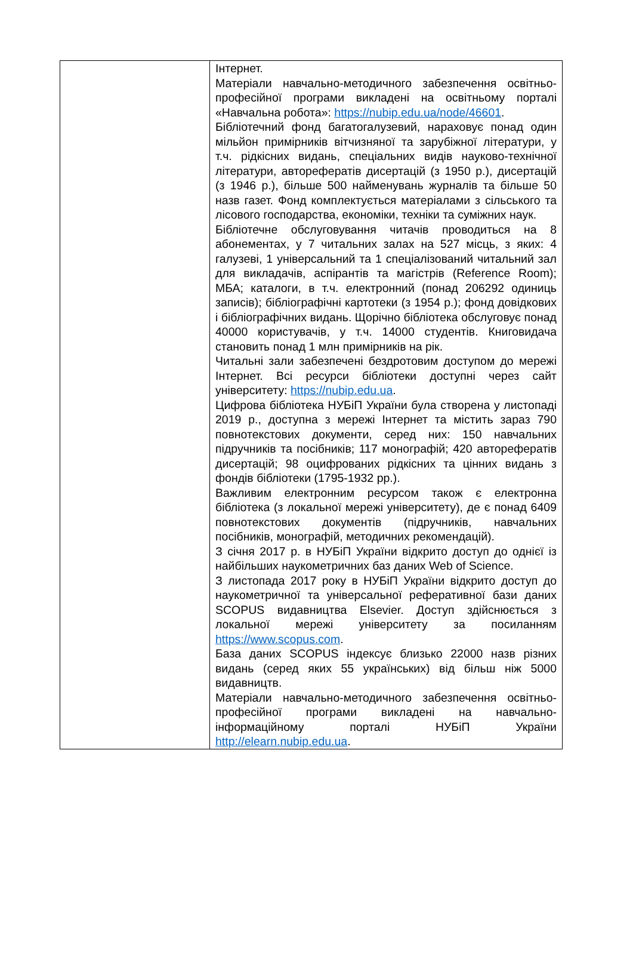| | Інтернет. Матеріали навчально-методичного забезпечення освітньо-професійної програми викладені на освітньому порталі «Навчальна робота»: https://nubip.edu.ua/node/46601 . Бібліотечний фонд багатогалузевий, нараховує понад один мільйон примірників вітчизняної та зарубіжної літератури, у т.ч. рідкісних видань, спеціальних видів науково-технічної літератури, авторефератів дисертацій (з 1950 р.), дисертацій (з 1946 р.), більше 500 найменувань журналів та більше 50 назв газет. Фонд комплектується матеріалами з сільського та лісового господарства, економіки, техніки та суміжних наук. Бібліотечне обслуговування читачів проводиться на 8 абонементах, у 7 читальних залах на 527 місць, з яких: 4 галузеві, 1 універсальний та 1 спеціалізований читальний зал для викладачів, аспірантів та магістрів (Reference Room); МБА; каталоги, в т.ч. електронний (понад 206292 одиниць записів); бібліографічні картотеки (з 1954 р.); фонд довідкових і бібліографічних видань. Щорічно бібліотека обслуговує понад 40000 користувачів, у т.ч. 14000 студентів. Книговидача становить понад 1 млн примірників на рік. Читальні зали забезпечені бездротовим доступом до мережі Інтернет. Всі ресурси бібліотеки доступні через сайт університету: https://nubip.edu.ua . Цифрова бібліотека НУБіП України була створена у листопаді 2019 р., доступна з мережі Інтернет та містить зараз 790 повнотекстових документи, серед них: 150 навчальних підручників та посібників; 117 монографій; 420 авторефератів дисертацій; 98 оцифрованих рідкісних та цінних видань з фондів бібліотеки (1795-1932 рр.). Важливим електронним ресурсом також є електронна бібліотека (з локальної мережі університету), де є понад 6409 повнотекстових документів (підручників, навчальних посібників, монографій, методичних рекомендацій). З січня 2017 р. в НУБіП України відкрито доступ до однієї із найбільших наукометричних баз даних Web of Science. З листопада 2017 року в НУБіП України відкрито доступ до наукометричної та універсальної реферативної бази даних SCOPUS видавництва Elsevier. Доступ здійснюється з локальної мережі університету за посиланням https://www.scopus.com . База даних SCOPUS індексує близько 22000 назв різних видань (серед яких 55 українських) від більш ніж 5000 видавництв. Матеріали навчально-методичного забезпечення освітньо-професійної програми викладені на навчально-інформаційному порталі НУБіП України http://elearn.nubip.edu.ua . |